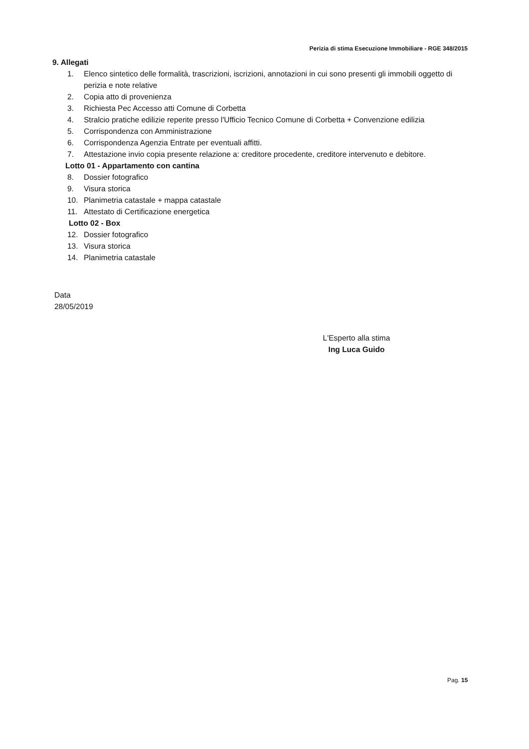Perizia di stima Esecuzione Immobiliare - RGE 348/2015
9. Allegati
1. Elenco sintetico delle formalità, trascrizioni, iscrizioni, annotazioni in cui sono presenti gli immobili oggetto di perizia e note relative
2. Copia atto di provenienza
3. Richiesta Pec Accesso atti Comune di Corbetta
4. Stralcio pratiche edilizie reperite presso l'Ufficio Tecnico Comune di Corbetta + Convenzione edilizia
5. Corrispondenza con Amministrazione
6. Corrispondenza Agenzia Entrate per eventuali affitti.
7. Attestazione invio copia presente relazione a: creditore procedente, creditore intervenuto e debitore.
Lotto 01 - Appartamento con cantina
8. Dossier fotografico
9. Visura storica
10. Planimetria catastale + mappa catastale
11. Attestato di Certificazione energetica
Lotto 02 - Box
12. Dossier fotografico
13. Visura storica
14. Planimetria catastale
Data
28/05/2019
L'Esperto alla stima
Ing Luca Guido
Pag. 15